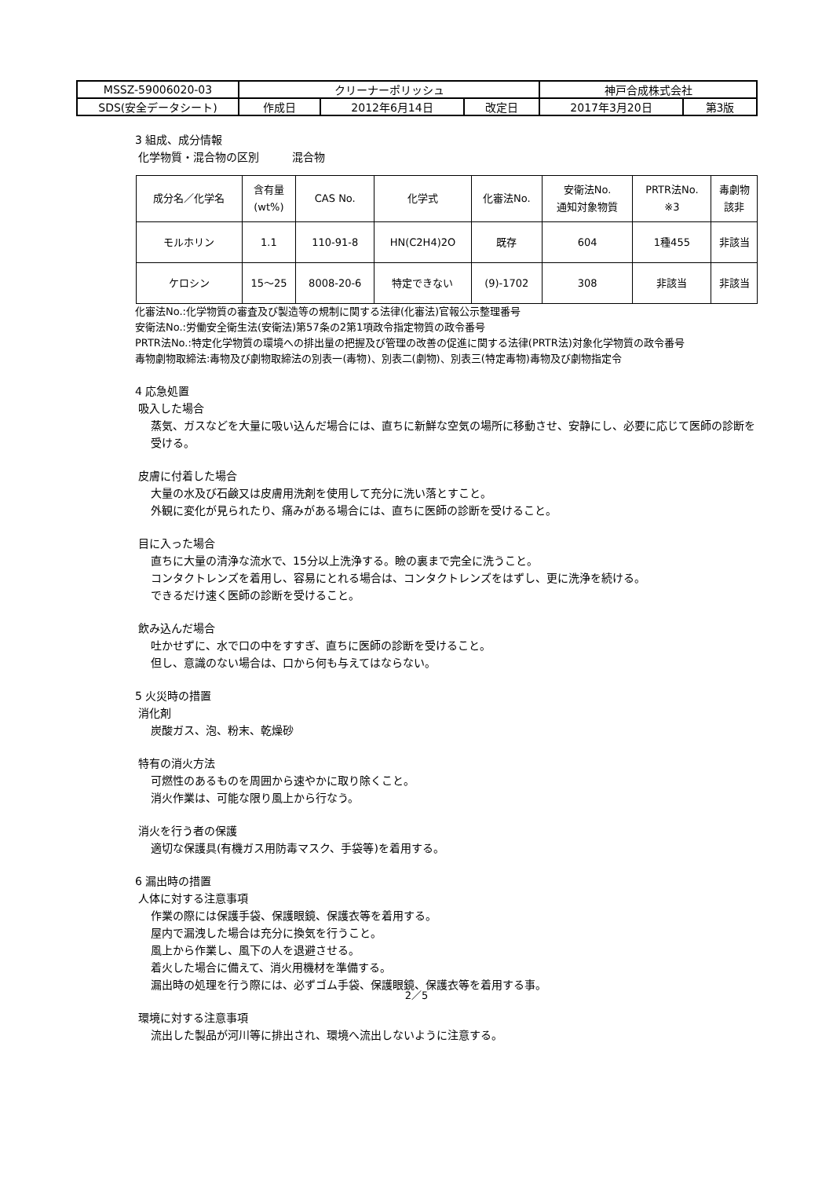| MSSZ-59006020-03 | クリーナーポリッシュ | | | 神戸合成株式会社 | |
| SDS(安全データシート) | 作成日 | 2012年6月14日 | 改定日 | 2017年3月20日 | 第3版 |
3 組成、成分情報
化学物質・混合物の区別　　　混合物
| 成分名／化学名 | 含有量 (wt%) | CAS No. | 化学式 | 化審法No. | 安衛法No. 通知対象物質 | PRTR法No. ※3 | 毒劇物 該非 |
| --- | --- | --- | --- | --- | --- | --- | --- |
| モルホリン | 1.1 | 110-91-8 | HN(C2H4)2O | 既存 | 604 | 1種455 | 非該当 |
| ケロシン | 15～25 | 8008-20-6 | 特定できない | (9)-1702 | 308 | 非該当 | 非該当 |
化審法No.:化学物質の審査及び製造等の規制に関する法律(化審法)官報公示整理番号
安衛法No.:労働安全衛生法(安衛法)第57条の2第1項政令指定物質の政令番号
PRTR法No.:特定化学物質の環境への排出量の把握及び管理の改善の促進に関する法律(PRTR法)対象化学物質の政令番号
毒物劇物取締法:毒物及び劇物取締法の別表一(毒物)、別表二(劇物)、別表三(特定毒物)毒物及び劇物指定令
4 応急処置
吸入した場合
蒸気、ガスなどを大量に吸い込んだ場合には、直ちに新鮮な空気の場所に移動させ、安静にし、必要に応じて医師の診断を受ける。
皮膚に付着した場合
大量の水及び石鹸又は皮膚用洗剤を使用して充分に洗い落とすこと。
外観に変化が見られたり、痛みがある場合には、直ちに医師の診断を受けること。
目に入った場合
直ちに大量の清浄な流水で、15分以上洗浄する。瞼の裏まで完全に洗うこと。
コンタクトレンズを着用し、容易にとれる場合は、コンタクトレンズをはずし、更に洗浄を続ける。
できるだけ速く医師の診断を受けること。
飲み込んだ場合
吐かせずに、水で口の中をすすぎ、直ちに医師の診断を受けること。
但し、意識のない場合は、口から何も与えてはならない。
5 火災時の措置
消化剤
炭酸ガス、泡、粉末、乾燥砂
特有の消火方法
可燃性のあるものを周囲から速やかに取り除くこと。
消火作業は、可能な限り風上から行なう。
消火を行う者の保護
適切な保護具(有機ガス用防毒マスク、手袋等)を着用する。
6 漏出時の措置
人体に対する注意事項
作業の際には保護手袋、保護眼鏡、保護衣等を着用する。
屋内で漏洩した場合は充分に換気を行うこと。
風上から作業し、風下の人を退避させる。
着火した場合に備えて、消火用機材を準備する。
漏出時の処理を行う際には、必ずゴム手袋、保護眼鏡、保護衣等を着用する事。
環境に対する注意事項
流出した製品が河川等に排出され、環境へ流出しないように注意する。
2／5